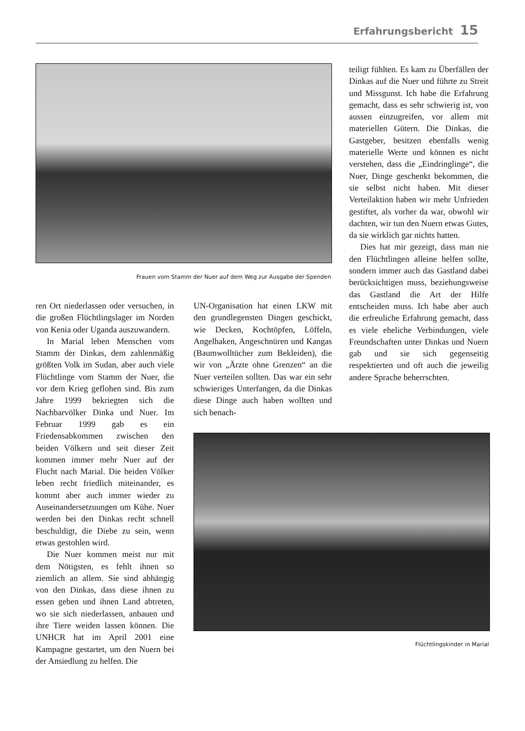Erfahrungsbericht 15
Frauen vom Stamm der Nuer auf dem Weg zur Ausgabe der Spenden
teiligt fühlten. Es kam zu Überfällen der Dinkas auf die Nuer und führte zu Streit und Missgunst. Ich habe die Erfahrung gemacht, dass es sehr schwierig ist, von aussen einzugreifen, vor allem mit materiellen Gütern. Die Dinkas, die Gastgeber, besitzen ebenfalls wenig materielle Werte und können es nicht verstehen, dass die „Eindringlinge“, die Nuer, Dinge geschenkt bekommen, die sie selbst nicht haben. Mit dieser Verteilaktion haben wir mehr Unfrieden gestiftet, als vorher da war, obwohl wir dachten, wir tun den Nuern etwas Gutes, da sie wirklich gar nichts hatten.
Dies hat mir gezeigt, dass man nie den Flüchtlingen alleine helfen sollte, sondern immer auch das Gastland dabei berücksichtigen muss, beziehungsweise das Gastland die Art der Hilfe entscheiden muss. Ich habe aber auch die erfreuliche Erfahrung gemacht, dass es viele eheliche Verbindungen, viele Freundschaften unter Dinkas und Nuern gab und sie sich gegenseitig respektierten und oft auch die jeweilig andere Sprache beherrschten.
ren Ort niederlassen oder versuchen, in die großen Flüchtlingslager im Norden von Kenia oder Uganda auszuwandern.
In Marial leben Menschen vom Stamm der Dinkas, dem zahlenmäßig größten Volk im Sudan, aber auch viele Flüchtlinge vom Stamm der Nuer, die vor dem Krieg geflohen sind. Bis zum Jahre 1999 bekriegten sich die Nachbarvölker Dinka und Nuer. Im Februar 1999 gab es ein Friedensabkommen zwischen den beiden Völkern und seit dieser Zeit kommen immer mehr Nuer auf der Flucht nach Marial. Die beiden Völker leben recht friedlich miteinander, es kommt aber auch immer wieder zu Auseinandersetzuungen um Kühe. Nuer werden bei den Dinkas recht schnell beschuldigt, die Diebe zu sein, wenn etwas gestohlen wird.
Die Nuer kommen meist nur mit dem Nötigsten, es fehlt ihnen so ziemlich an allem. Sie sind abhängig von den Dinkas, dass diese ihnen zu essen geben und ihnen Land abtreten, wo sie sich niederlassen, anbauen und ihre Tiere weiden lassen können. Die UNHCR hat im April 2001 eine Kampagne gestartet, um den Nuern bei der Ansiedlung zu helfen. Die
UN-Organisation hat einen LKW mit den grundlegensten Dingen geschickt, wie Decken, Kochtöpfen, Löffeln, Angelhaken, Angeschnüren und Kangas (Baumwolltücher zum Bekleiden), die wir von „Ärzte ohne Grenzen“ an die Nuer verteilen sollten. Das war ein sehr schwieriges Unterfangen, da die Dinkas diese Dinge auch haben wollten und sich benach-
Flüchtlingskinder in Marial